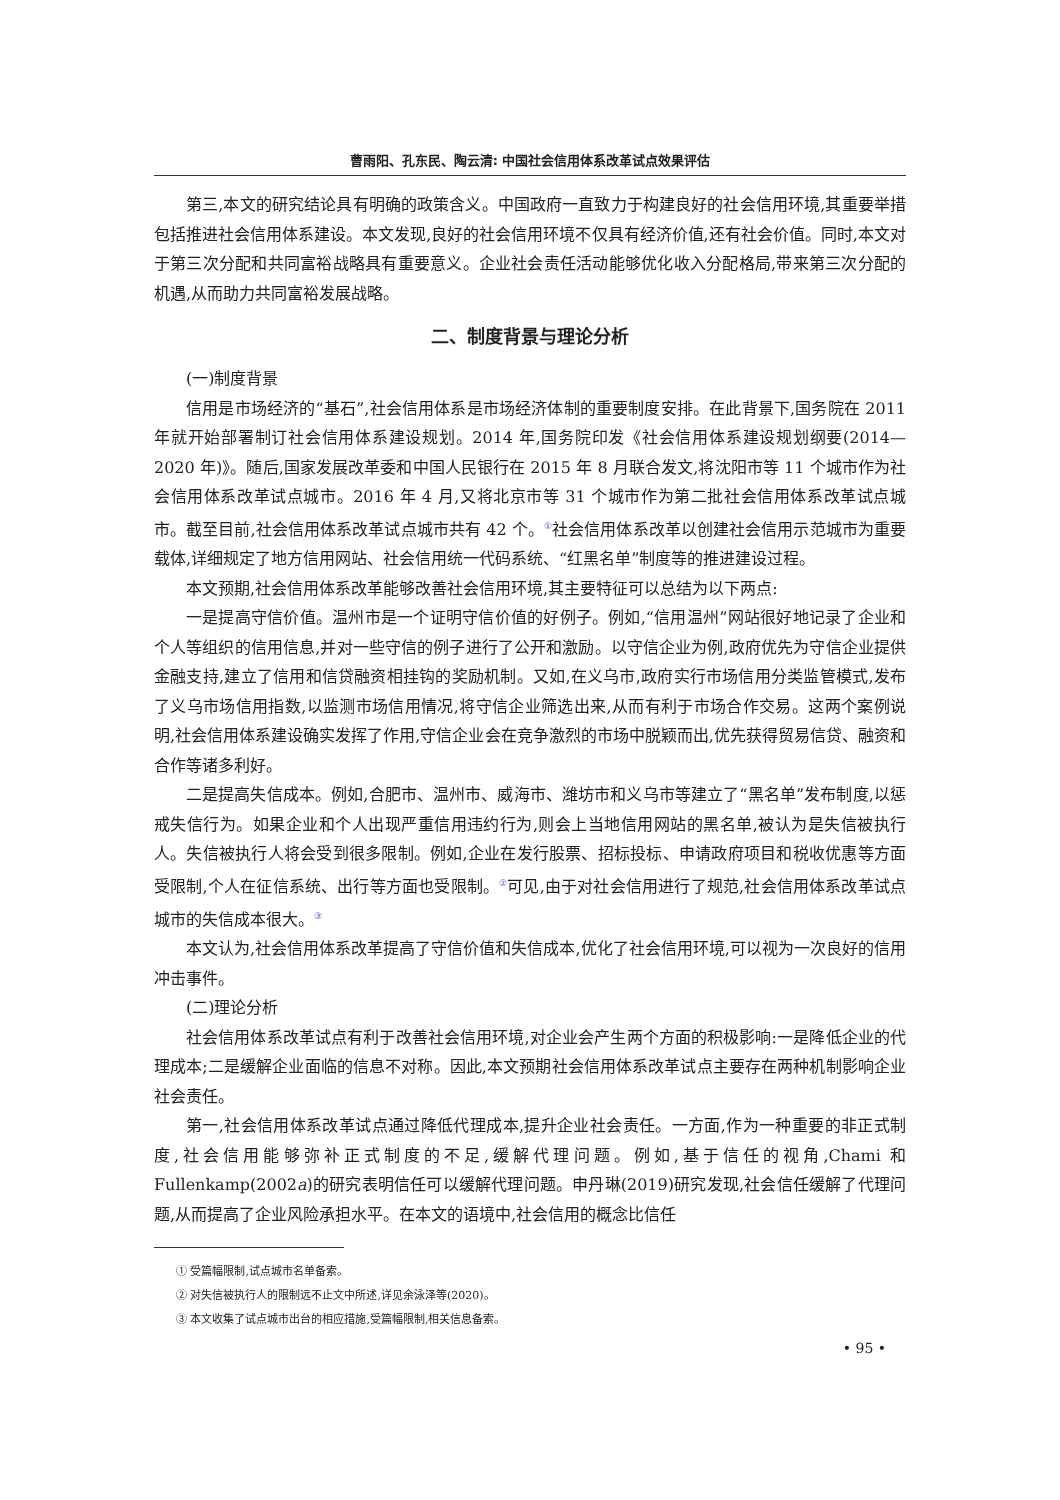曹雨阳、孔东民、陶云清: 中国社会信用体系改革试点效果评估
第三,本文的研究结论具有明确的政策含义。中国政府一直致力于构建良好的社会信用环境,其重要举措包括推进社会信用体系建设。本文发现,良好的社会信用环境不仅具有经济价值,还有社会价值。同时,本文对于第三次分配和共同富裕战略具有重要意义。企业社会责任活动能够优化收入分配格局,带来第三次分配的机遇,从而助力共同富裕发展战略。
二、制度背景与理论分析
(一)制度背景
信用是市场经济的“基石”,社会信用体系是市场经济体制的重要制度安排。在此背景下,国务院在 2011 年就开始部署制订社会信用体系建设规划。2014 年,国务院印发《社会信用体系建设规划纲要(2014—2020 年)》。随后,国家发展改革委和中国人民银行在 2015 年 8 月联合发文,将沈阳市等 11 个城市作为社会信用体系改革试点城市。2016 年 4 月,又将北京市等 31 个城市作为第二批社会信用体系改革试点城市。截至目前,社会信用体系改革试点城市共有 42 个。<sup>①</sup>社会信用体系改革以创建社会信用示范城市为重要载体,详细规定了地方信用网站、社会信用统一代码系统、“红黑名单”制度等的推进建设过程。
本文预期,社会信用体系改革能够改善社会信用环境,其主要特征可以总结为以下两点:
一是提高守信价值。温州市是一个证明守信价值的好例子。例如,“信用温州”网站很好地记录了企业和个人等组织的信用信息,并对一些守信的例子进行了公开和激励。以守信企业为例,政府优先为守信企业提供金融支持,建立了信用和信贷融资相挂钩的奖励机制。又如,在义乌市,政府实行市场信用分类监管模式,发布了义乌市场信用指数,以监测市场信用情况,将守信企业筛选出来,从而有利于市场合作交易。这两个案例说明,社会信用体系建设确实发挥了作用,守信企业会在竞争激烈的市场中脱颖而出,优先获得贸易信贷、融资和合作等诸多利好。
二是提高失信成本。例如,合肥市、温州市、威海市、潍坊市和义乌市等建立了“黑名单”发布制度,以惩戒失信行为。如果企业和个人出现严重信用违约行为,则会上当地信用网站的黑名单,被认为是失信被执行人。失信被执行人将会受到很多限制。例如,企业在发行股票、招标投标、申请政府项目和税收优惠等方面受限制,个人在征信系统、出行等方面也受限制。<sup>②</sup>可见,由于对社会信用进行了规范,社会信用体系改革试点城市的失信成本很大。<sup>③</sup>
本文认为,社会信用体系改革提高了守信价值和失信成本,优化了社会信用环境,可以视为一次良好的信用冲击事件。
(二)理论分析
社会信用体系改革试点有利于改善社会信用环境,对企业会产生两个方面的积极影响:一是降低企业的代理成本;二是缓解企业面临的信息不对称。因此,本文预期社会信用体系改革试点主要存在两种机制影响企业社会责任。
第一,社会信用体系改革试点通过降低代理成本,提升企业社会责任。一方面,作为一种重要的非正式制度,社会信用能够弥补正式制度的不足,缓解代理问题。例如,基于信任的视角,Chami 和 Fullenkamp(2002a)的研究表明信任可以缓解代理问题。申丹琳(2019)研究发现,社会信任缓解了代理问题,从而提高了企业风险承担水平。在本文的语境中,社会信用的概念比信任
① 受篇幅限制,试点城市名单备索。
② 对失信被执行人的限制远不止文中所述,详见余泳泽等(2020)。
③ 本文收集了试点城市出台的相应措施,受篇幅限制,相关信息备索。
• 95 •